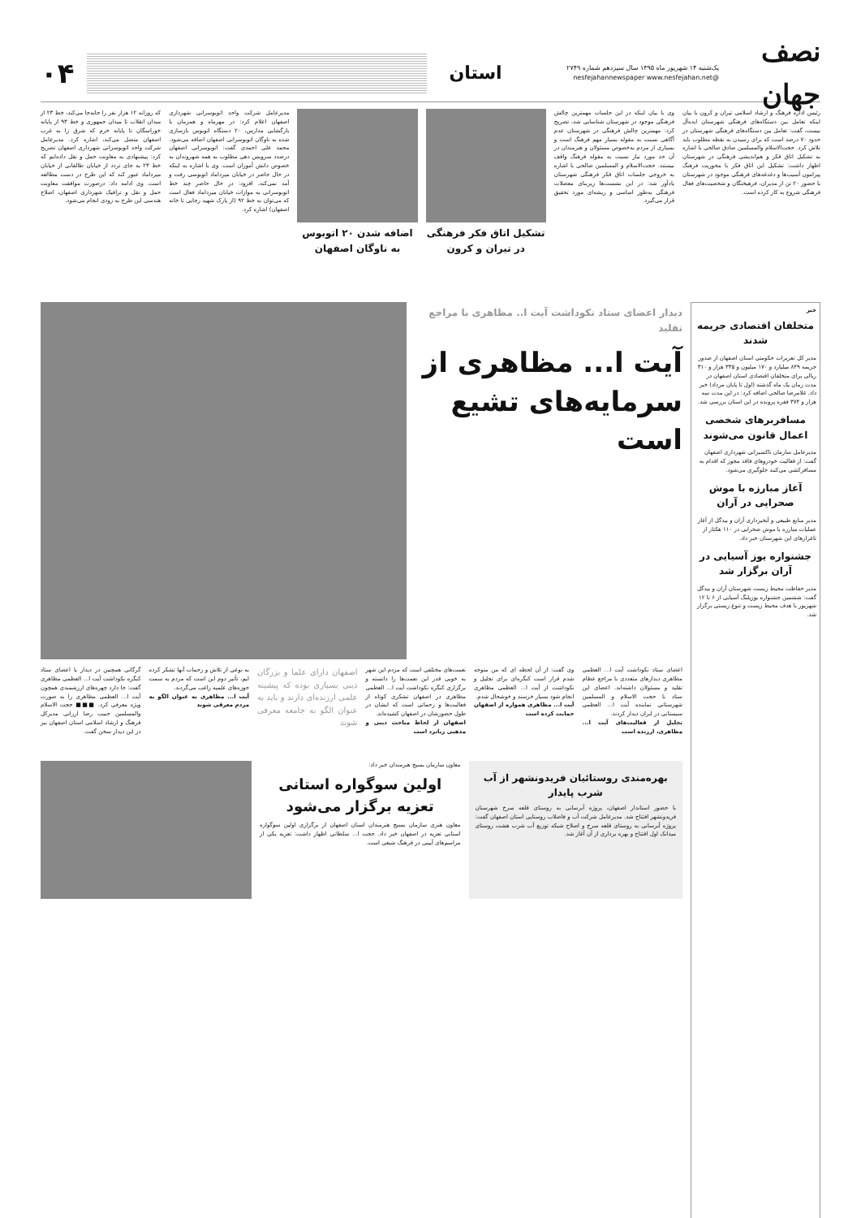نصف جهان
یک‌شنبه ۱۴ شهریور ماه ۱۳۹۵ سال سیزدهم شماره ۲۷۴۹
@nesfejahannewspaper www.nesfejahan.net
استان
۰۴
رئیس اداره فرهنگ و ارشاد اسلامی تیران و کرون با بیان اینکه تعامل بین دستگاه‌های فرهنگی شهرستان ایده‌آل نیست، گفت: تعامل بین دستگاه‌های فرهنگی شهرستان در حدود ۷۰ درصد است که برای رسیدن به نقطه مطلوب باید تلاش کرد. حجت‌الاسلام والمسلمین صادق صالحی با اشاره به تشکیل اتاق فکر و هم‌اندیشی فرهنگی در شهرستان اظهار داشت: تشکیل این اتاق فکر با محوریت فرهنگ پیرامون آسیب‌ها و دغدغه‌های فرهنگی موجود در شهرستان با حضور ۲۰ تن از مدیران، فرهیختگان و شخصیت‌های فعال فرهنگی شروع به کار کرده است.
وی با بیان اینکه در این جلسات مهمترین چالش فرهنگی موجود در شهرستان شناسایی شد، تصریح کرد: مهمترین چالش فرهنگی در شهرستان عدم آگاهی نسبت به مقوله بسیار مهم فرهنگ است و بسیاری از مردم به‌خصوص مسئولان و هنرمندان در آن حد مورد نیاز نسبت به مقوله فرهنگ واقف نیستند. حجت‌الاسلام و المسلمین صالحی با اشاره به خروجی جلسات اتاق فکر فرهنگی شهرستان یادآور شد: در این نشست‌ها زیربنای معضلات فرهنگی به‌طور اساسی و ریشه‌ای مورد تحقیق قرار می‌گیرد.
تشکیل اتاق فکر فرهنگی در تیران و کرون
اضافه شدن ۲۰ اتوبوس به ناوگان اصفهان
مدیرعامل شرکت واحد اتوبوسرانی شهرداری اصفهان اعلام کرد: در مهرماه و همزمان با بازگشایی مدارس، ۲۰ دستگاه اتوبوس بازسازی شده به ناوگان اتوبوسرانی اصفهان اضافه می‌شود. محمد علی احمدی گفت: اتوبوسرانی اصفهان درصدد سرویس دهی مطلوب به همه شهروندان به خصوص دانش آموزان است. وی با اشاره به اینکه در حال حاضر در خیابان میرداماد اتوبوسی رفت و آمد نمی‌کند، افزود: در حال حاضر چند خط اتوبوسرانی به موازات خیابان میرداماد فعال است که می‌توان به خط ۹۲ (از پارک شهید رجایی تا خانه اصفهان) اشاره کرد.
که روزانه ۱۲ هزار نفر را جابه‌جا می‌کند، خط ۲۳ از میدان انقلاب تا میدان جمهوری و خط ۹۳ از پایانه خوراسگان تا پایانه خرم که شرق را به غرب اصفهان متصل می‌کند، اشاره کرد. مدیرعامل شرکت واحد اتوبوسرانی شهرداری اصفهان تصریح کرد: پیشنهادی به معاونت حمل و نقل داده‌ایم که خط ۲۳ به جای تردد از خیابان طالقانی از خیابان میرداماد عبور کند که این طرح در دست مطالعه است. وی ادامه داد: درصورت موافقت معاونت حمل و نقل و ترافیک شهرداری اصفهان، اصلاح هندسی این طرح به زودی انجام می‌شود.
خبر
متخلفان اقتصادی جریمه شدند
مدیر کل تعزیرات حکومتی استان اصفهان از صدور جریمه ۸۴۹ میلیارد و ۱۷۰ میلیون و ۳۳۵ هزار و ۳۱۰ ریالی برای متخلفان اقتصادی استان اصفهان در مدت زمان یک ماه گذشته (اول تا پایان مرداد) خبر داد. غلامرضا صالحی اضافه کرد: در این مدت سه هزار و ۳۷۴ فقره پرونده در این استان بررسی شد.
مسافربرهای شخصی اعمال قانون می‌شوند
مدیرعامل سازمان تاکسیرانی شهرداری اصفهان گفت: از فعالیت خودروهای فاقد مجوز که اقدام به مسافرکشی می‌کنند جلوگیری می‌شود.
آغاز مبارزه با موش صحرایی در آران
مدیر منابع طبیعی و آبخیزداری آران و بیدگل از آغاز عملیات مبارزه با موش صحرایی در ۱۱۰ هکتار از تاغزارهای این شهرستان خبر داد.
جشنواره یوز آسیایی در آران برگزار شد
مدیر حفاظت محیط زیست شهرستان آران و بیدگل گفت: ششمین جشنواره یوزپلنگ آسیایی از ۶ تا ۱۲ شهریور با هدف محیط زیست و تنوع زیستی برگزار شد.
دیدار اعضای ستاد نکوداشت آیت ا.. مظاهری با مراجع تقلید
آیت ا... مظاهری از سرمایه‌های تشیع است
اعضای ستاد نکوداشت آیت ا... العظمی مظاهری دیدارهای متعددی با مراجع عظام تقلید و مسئولان داشته‌اند. اعضای این ستاد با حجت الاسلام و المسلمین شهرستانی نماینده آیت ا... العظمی سیستانی در ایران دیدار کردند.
تجلیل از فعالیت‌های آیت ا... مظاهری، ارزنده است
وی گفت: از آن لحظه ای که من متوجه شدم قرار است کنگره‌ای برای تجلیل و نکوداشت از آیت ا... العظمی مظاهری انجام شود بسیار خرسند و خوشحال شدم.
آیت ا... مظاهری همواره از اصفهان حمایت کرده است
نعمت‌های مختلفی است که مردم این شهر به خوبی قدر این نعمت‌ها را دانسته و برگزاری کنگره نکوداشت آیت ا... العظمی مظاهری در اصفهان تشکری کوتاه از فعالیت‌ها و زحماتی است که ایشان در طول حضورشان در اصفهان کشیده‌اند.
اصفهان از لحاظ مباحث دینی و مذهبی زبانزد است
اصفهان دارای علما و بزرگان دینی بسیاری بوده که پیشینه علمی ارزنده‌ای دارند و باید به عنوان الگو به جامعه معرفی شوند
به نوعی از تلاش و زحمات آنها تشکر کرده ایم، تأثیر دوم این است که مردم به سمت حوزه‌های علمیه راغب می‌گردند.
آیت ا... مظاهری به عنوان الگو به مردم معرفی شوند
گرگانی همچنین در دیدار با اعضای ستاد کنگره نکوداشت آیت ا... العظمی مظاهری گفت: جا دارد چهره‌های ارزشمندی همچون آیت ا... العظمی مظاهری را به صورت ویژه معرفی کرد. ■■■ حجت الاسلام والمسلمین حبیب رضا ارزانی مدیرکل فرهنگ و ارشاد اسلامی استان اصفهان نیز در این دیدار سخن گفت.
بهره‌مندی روستائیان فریدونشهر از آب شرب پایدار
با حضور استاندار اصفهان، پروژه آبرسانی به روستای قلعه سرخ شهرستان فریدونشهر افتتاح شد. مدیرعامل شرکت آب و فاضلاب روستایی استان اصفهان گفت: پروژه آبرسانی به روستای قلعه سرخ و اصلاح شبکه توزیع آب شرب هشت روستای میدانک اول افتتاح و بهره برداری از آن آغاز شد.
معاون سازمان بسیج هنرمندان خبر داد:
اولین سوگواره استانی تعزیه برگزار می‌شود
معاون هنری سازمان بسیج هنرمندان استان اصفهان از برگزاری اولین سوگواره استانی تعزیه در اصفهان خبر داد. حجت ا... سلطانی اظهار داشت: تعزیه یکی از مراسم‌های آیینی در فرهنگ شیعی است.